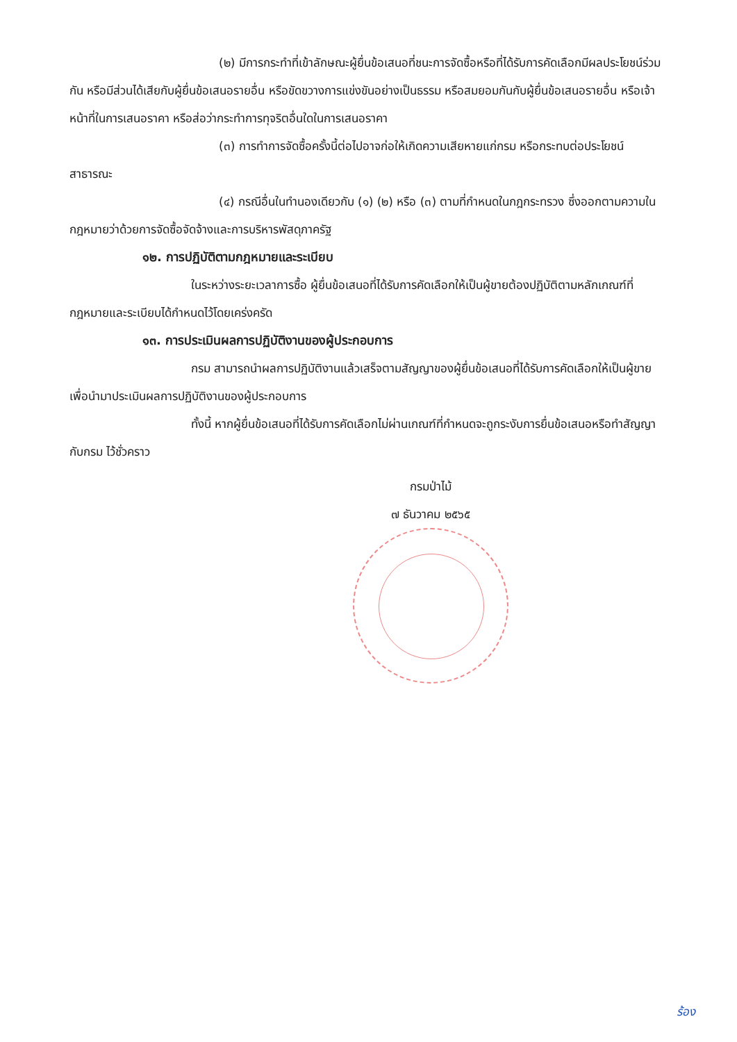(๒) มีการกระทำที่เข้าลักษณะผู้ยื่นข้อเสนอที่ชนะการจัดซื้อหรือที่ได้รับการคัดเลือกมีผลประโยชน์ร่วมกัน หรือมีส่วนได้เสียกับผู้ยื่นข้อเสนอรายอื่น หรือขัดขวางการแข่งขันอย่างเป็นธรรม หรือสมยอมกันกับผู้ยื่นข้อเสนอรายอื่น หรือเจ้าหน้าที่ในการเสนอราคา หรือส่อว่ากระทำการทุจริตอื่นใดในการเสนอราคา
(๓) การทำการจัดซื้อครั้งนี้ต่อไปอาจก่อให้เกิดความเสียหายแก่กรม หรือกระทบต่อประโยชน์สาธารณะ
(๔) กรณีอื่นในทำนองเดียวกับ (๑) (๒) หรือ (๓) ตามที่กำหนดในกฎกระทรวง ซึ่งออกตามความในกฎหมายว่าด้วยการจัดซื้อจัดจ้างและการบริหารพัสดุภาครัฐ
๑๒. การปฏิบัติตามกฎหมายและระเบียบ
ในระหว่างระยะเวลาการซื้อ ผู้ยื่นข้อเสนอที่ได้รับการคัดเลือกให้เป็นผู้ขายต้องปฏิบัติตามหลักเกณฑ์ที่กฎหมายและระเบียบได้กำหนดไว้โดยเคร่งครัด
๑๓. การประเมินผลการปฏิบัติงานของผู้ประกอบการ
กรม สามารถนำผลการปฏิบัติงานแล้วเสร็จตามสัญญาของผู้ยื่นข้อเสนอที่ได้รับการคัดเลือกให้เป็นผู้ขายเพื่อนำมาประเมินผลการปฏิบัติงานของผู้ประกอบการ
ทั้งนี้ หากผู้ยื่นข้อเสนอที่ได้รับการคัดเลือกไม่ผ่านเกณฑ์ที่กำหนดจะถูกระงับการยื่นข้อเสนอหรือทำสัญญากับกรม ไว้ชั่วคราว
กรมป่าไม้
๗ ธันวาคม ๒๕๖๕
ร้อง